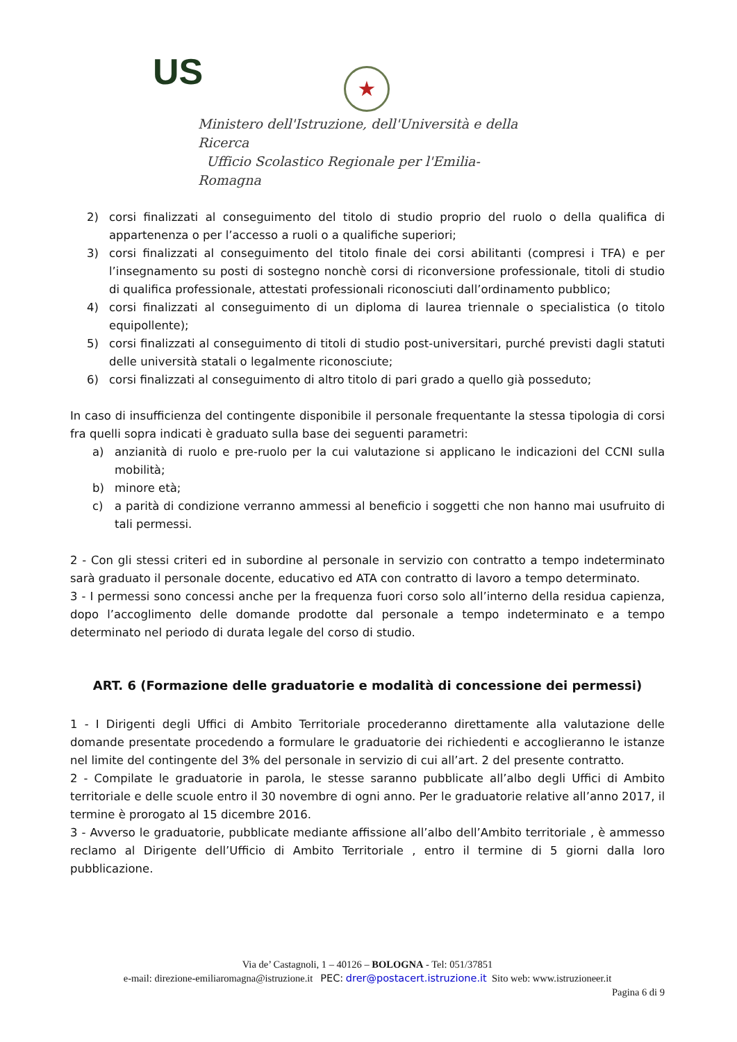US ★
Ministero dell'Istruzione, dell'Università e della Ricerca
Ufficio Scolastico Regionale per l'Emilia-Romagna
2) corsi finalizzati al conseguimento del titolo di studio proprio del ruolo o della qualifica di appartenenza o per l’accesso a ruoli o a qualifiche superiori;
3) corsi finalizzati al conseguimento del titolo finale dei corsi abilitanti (compresi i TFA) e per l’insegnamento su posti di sostegno nonchè corsi di riconversione professionale, titoli di studio di qualifica professionale, attestati professionali riconosciuti dall’ordinamento pubblico;
4) corsi finalizzati al conseguimento di un diploma di laurea triennale o specialistica (o titolo equipollente);
5) corsi finalizzati al conseguimento di titoli di studio post-universitari, purché previsti dagli statuti delle università statali o legalmente riconosciute;
6) corsi finalizzati al conseguimento di altro titolo di pari grado a quello già posseduto;
In caso di insufficienza del contingente disponibile il personale frequentante la stessa tipologia di corsi fra quelli sopra indicati è graduato sulla base dei seguenti parametri:
a) anzianità di ruolo e pre-ruolo per la cui valutazione si applicano le indicazioni del CCNI sulla mobilità;
b) minore età;
c) a parità di condizione verranno ammessi al beneficio i soggetti che non hanno mai usufruito di tali permessi.
2 - Con gli stessi criteri ed in subordine al personale in servizio con contratto a tempo indeterminato sarà graduato il personale docente, educativo ed ATA con contratto di lavoro a tempo determinato.
3 - I permessi sono concessi anche per la frequenza fuori corso solo all’interno della residua capienza, dopo l’accoglimento delle domande prodotte dal personale a tempo indeterminato e a tempo determinato nel periodo di durata legale del corso di studio.
ART. 6 (Formazione delle graduatorie e modalità di concessione dei permessi)
1 - I Dirigenti degli Uffici di Ambito Territoriale procederanno direttamente alla valutazione delle domande presentate procedendo a formulare le graduatorie dei richiedenti e accoglieranno le istanze nel limite del contingente del 3% del personale in servizio di cui all’art. 2 del presente contratto.
2 - Compilate le graduatorie in parola, le stesse saranno pubblicate all’albo degli Uffici di Ambito territoriale e delle scuole entro il 30 novembre di ogni anno. Per le graduatorie relative all’anno 2017, il termine è prorogato al 15 dicembre 2016.
3 - Avverso le graduatorie, pubblicate mediante affissione all’albo dell’Ambito territoriale , è ammesso reclamo al Dirigente dell’Ufficio di Ambito Territoriale , entro il termine di 5 giorni dalla loro pubblicazione.
Via de’ Castagnoli, 1 – 40126 – BOLOGNA - Tel: 051/37851
e-mail: direzione-emiliaromagna@istruzione.it PEC: drer@postacert.istruzione.it Sito web: www.istruzioneer.it
Pagina 6 di 9